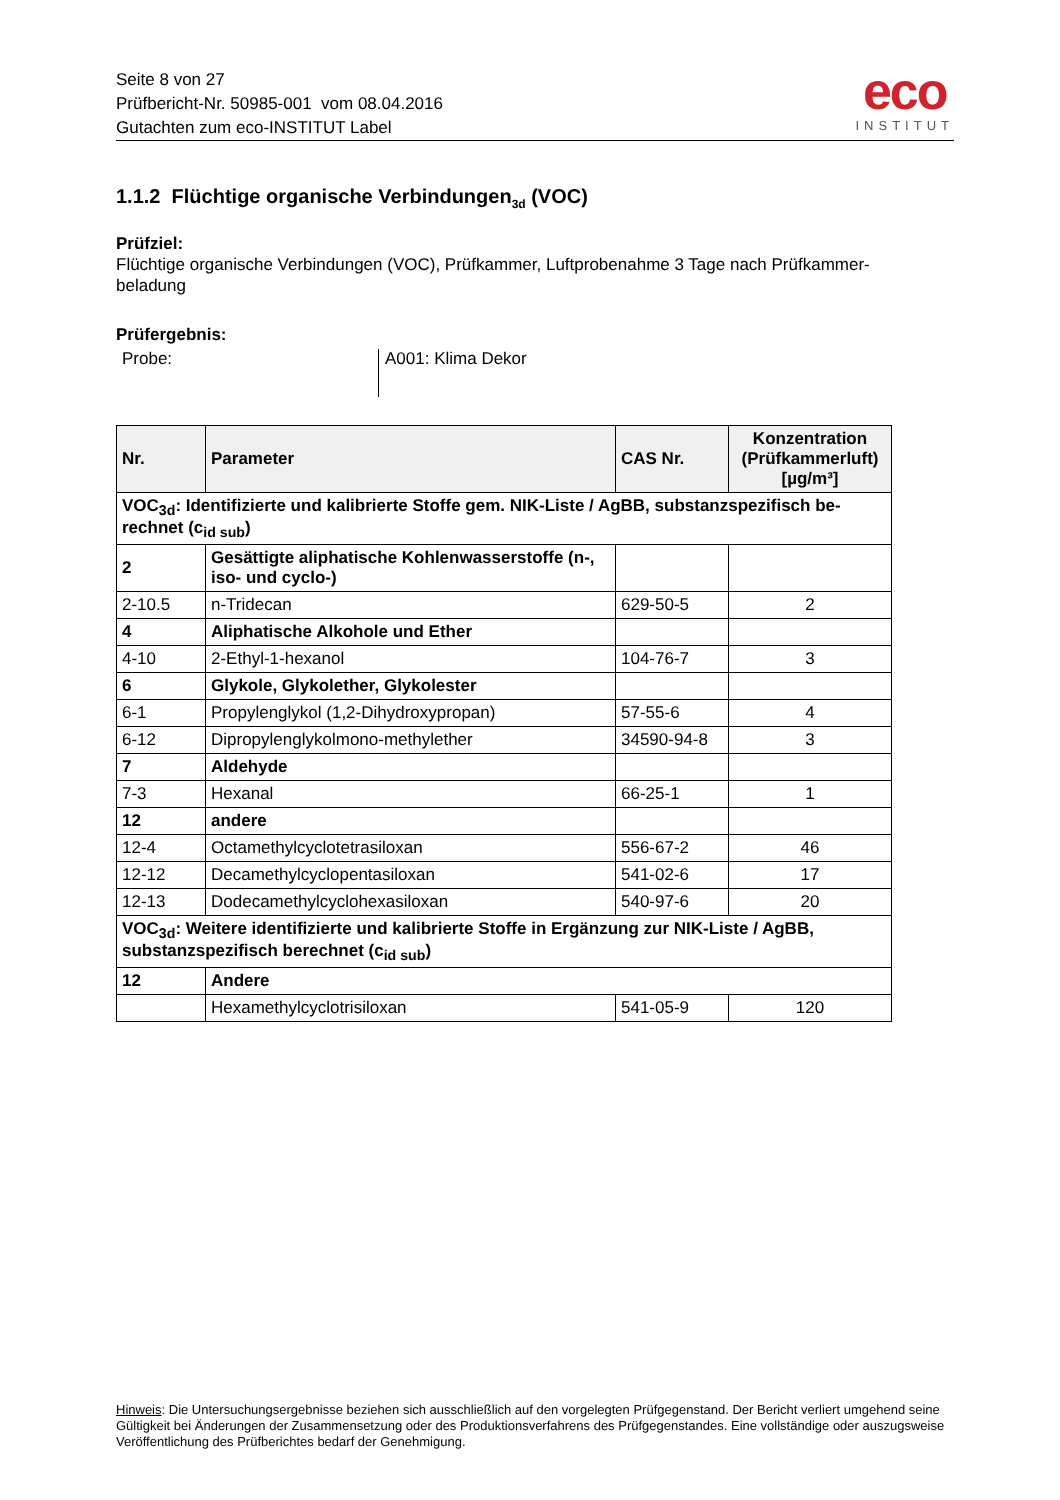Seite 8 von 27
Prüfbericht-Nr. 50985-001 vom 08.04.2016
Gutachten zum eco-INSTITUT Label
eco
INSTITUT
1.1.2 Flüchtige organische Verbindungen<sub>3d</sub> (VOC)
Prüfziel:
Flüchtige organische Verbindungen (VOC), Prüfkammer, Luftprobenahme 3 Tage nach Prüfkammer-
beladung
Prüfergebnis:
Probe: A001: Klima Dekor
| Nr. | Parameter | CAS Nr. | Konzentration (Prüfkammerluft) [µg/m³] |
| --- | --- | --- | --- |
| VOC<sub>3d</sub>: Identifizierte und kalibrierte Stoffe gem. NIK-Liste / AgBB, substanzspezifisch be-rechnet (c<sub>id sub</sub>) | | | |
| 2 | Gesättigte aliphatische Kohlenwasserstoffe (n-, iso- und cyclo-) | | |
| 2-10.5 | n-Tridecan | 629-50-5 | 2 |
| 4 | Aliphatische Alkohole und Ether | | |
| 4-10 | 2-Ethyl-1-hexanol | 104-76-7 | 3 |
| 6 | Glykole, Glykolether, Glykolester | | |
| 6-1 | Propylenglykol (1,2-Dihydroxypropan) | 57-55-6 | 4 |
| 6-12 | Dipropylenglykolmono-methylether | 34590-94-8 | 3 |
| 7 | Aldehyde | | |
| 7-3 | Hexanal | 66-25-1 | 1 |
| 12 | andere | | |
| 12-4 | Octamethylcyclotetrasiloxan | 556-67-2 | 46 |
| 12-12 | Decamethylcyclopentasiloxan | 541-02-6 | 17 |
| 12-13 | Dodecamethylcyclohexasiloxan | 540-97-6 | 20 |
| VOC<sub>3d</sub>: Weitere identifizierte und kalibrierte Stoffe in Ergänzung zur NIK-Liste / AgBB, substanzspezifisch berechnet (c<sub>id sub</sub>) | | | |
| 12 | Andere | | |
| | Hexamethylcyclotrisiloxan | 541-05-9 | 120 |
Hinweis: Die Untersuchungsergebnisse beziehen sich ausschließlich auf den vorgelegten Prüfgegenstand. Der Bericht verliert umgehend seine Gültigkeit bei Änderungen der Zusammensetzung oder des Produktionsverfahrens des Prüfgegenstandes. Eine vollständige oder auszugsweise Veröffentlichung des Prüfberichtes bedarf der Genehmigung.